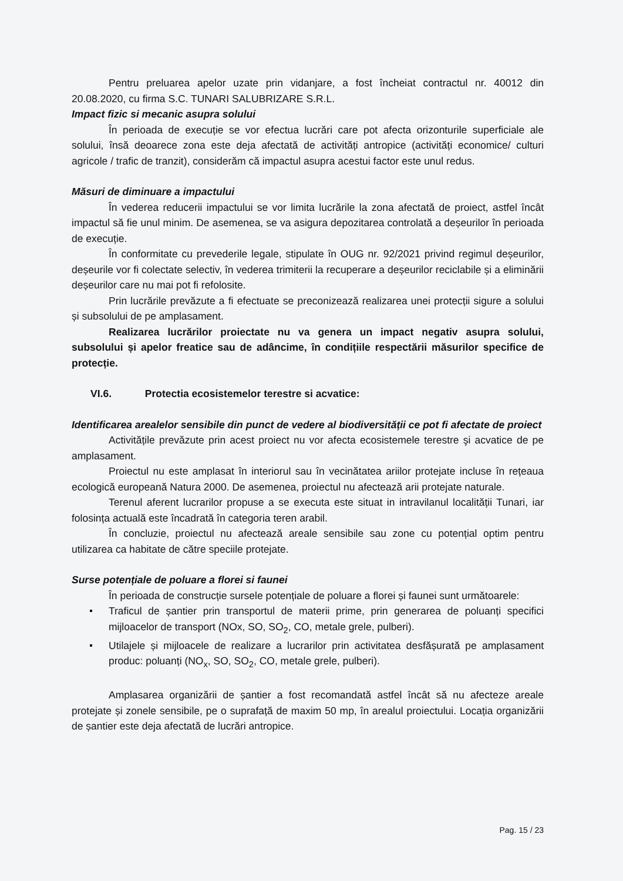Pentru preluarea apelor uzate prin vidanjare, a fost încheiat contractul nr. 40012 din 20.08.2020, cu firma S.C. TUNARI SALUBRIZARE S.R.L.
Impact fizic si mecanic asupra solului
În perioada de execuție se vor efectua lucrări care pot afecta orizonturile superficiale ale solului, însă deoarece zona este deja afectată de activități antropice (activități economice/ culturi agricole / trafic de tranzit), considerăm că impactul asupra acestui factor este unul redus.
Măsuri de diminuare a impactului
În vederea reducerii impactului se vor limita lucrările la zona afectată de proiect, astfel încât impactul să fie unul minim. De asemenea, se va asigura depozitarea controlată a deșeurilor în perioada de execuție.
În conformitate cu prevederile legale, stipulate în OUG nr. 92/2021 privind regimul deșeurilor, deșeurile vor fi colectate selectiv, în vederea trimiterii la recuperare a deșeurilor reciclabile și a eliminării deșeurilor care nu mai pot fi refolosite.
Prin lucrările prevăzute a fi efectuate se preconizează realizarea unei protecții sigure a solului și subsolului de pe amplasament.
Realizarea lucrărilor proiectate nu va genera un impact negativ asupra solului, subsolului și apelor freatice sau de adâncime, în condițiile respectării măsurilor specifice de protecție.
VI.6. Protectia ecosistemelor terestre si acvatice:
Identificarea arealelor sensibile din punct de vedere al biodiversității ce pot fi afectate de proiect
Activitățile prevăzute prin acest proiect nu vor afecta ecosistemele terestre şi acvatice de pe amplasament.
Proiectul nu este amplasat în interiorul sau în vecinătatea ariilor protejate incluse în rețeaua ecologică europeană Natura 2000. De asemenea, proiectul nu afectează arii protejate naturale.
Terenul aferent lucrarilor propuse a se executa este situat in intravilanul localității Tunari, iar folosința actuală este încadrată în categoria teren arabil.
În concluzie, proiectul nu afectează areale sensibile sau zone cu potențial optim pentru utilizarea ca habitate de către speciile protejate.
Surse potențiale de poluare a florei si faunei
În perioada de construcție sursele potențiale de poluare a florei și faunei sunt următoarele:
Traficul de șantier prin transportul de materii prime, prin generarea de poluanți specifici mijloacelor de transport (NOx, SO, SO<sub>2</sub>, CO, metale grele, pulberi).
Utilajele și mijloacele de realizare a lucrarilor prin activitatea desfășurată pe amplasament produc: poluanți (NO<sub>x</sub>, SO, SO<sub>2</sub>, CO, metale grele, pulberi).
Amplasarea organizării de șantier a fost recomandată astfel încât să nu afecteze areale protejate și zonele sensibile, pe o suprafață de maxim 50 mp, în arealul proiectului. Locația organizării de șantier este deja afectată de lucrări antropice.
Pag. 15 / 23